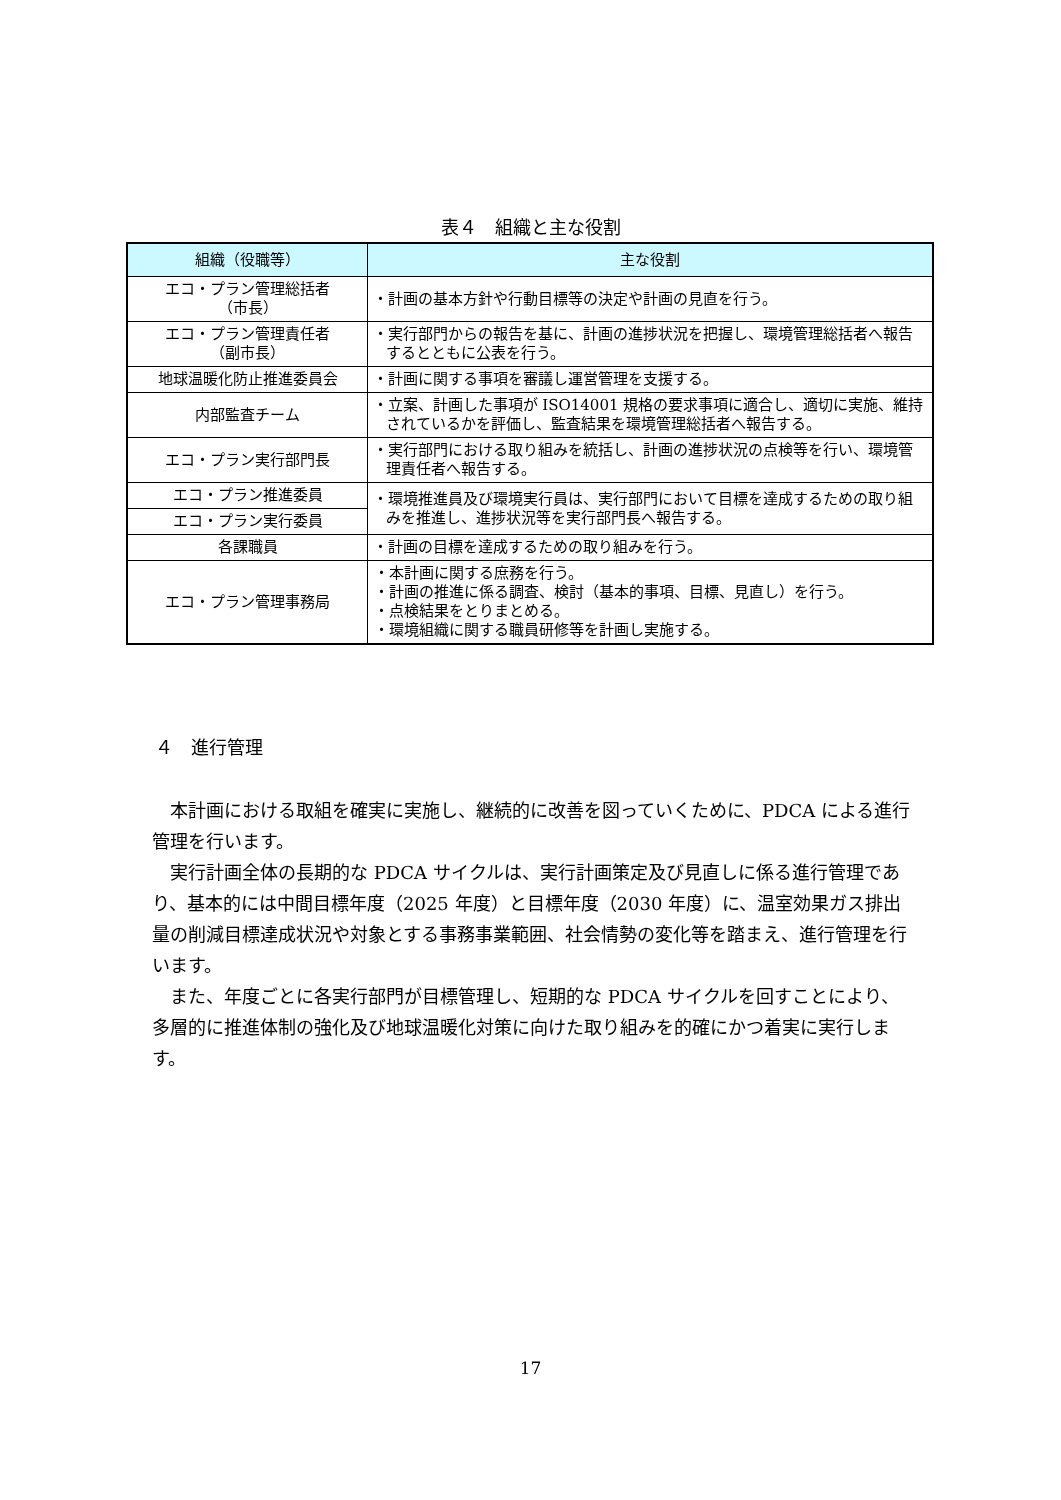表４　組織と主な役割
| 組織（役職等） | 主な役割 |
| --- | --- |
| エコ・プラン管理総括者 （市長） | ・計画の基本方針や行動目標等の決定や計画の見直を行う。 |
| エコ・プラン管理責任者 （副市長） | ・実行部門からの報告を基に、計画の進捗状況を把握し、環境管理総括者へ報告するとともに公表を行う。 |
| 地球温暖化防止推進委員会 | ・計画に関する事項を審議し運営管理を支援する。 |
| 内部監査チーム | ・立案、計画した事項が ISO14001 規格の要求事項に適合し、適切に実施、維持されているかを評価し、監査結果を環境管理総括者へ報告する。 |
| エコ・プラン実行部門長 | ・実行部門における取り組みを統括し、計画の進捗状況の点検等を行い、環境管理責任者へ報告する。 |
| エコ・プラン推進委員 | ・環境推進員及び環境実行員は、実行部門において目標を達成するための取り組みを推進し、進捗状況等を実行部門長へ報告する。 |
| エコ・プラン実行委員 | |
| 各課職員 | ・計画の目標を達成するための取り組みを行う。 |
| エコ・プラン管理事務局 | ・本計画に関する庶務を行う。 ・計画の推進に係る調査、検討（基本的事項、目標、見直し）を行う。 ・点検結果をとりまとめる。 ・環境組織に関する職員研修等を計画し実施する。 |
４　進行管理
本計画における取組を確実に実施し、継続的に改善を図っていくために、PDCA による進行管理を行います。
実行計画全体の長期的な PDCA サイクルは、実行計画策定及び見直しに係る進行管理であり、基本的には中間目標年度（2025 年度）と目標年度（2030 年度）に、温室効果ガス排出量の削減目標達成状況や対象とする事務事業範囲、社会情勢の変化等を踏まえ、進行管理を行います。
また、年度ごとに各実行部門が目標管理し、短期的な PDCA サイクルを回すことにより、多層的に推進体制の強化及び地球温暖化対策に向けた取り組みを的確にかつ着実に実行します。
17